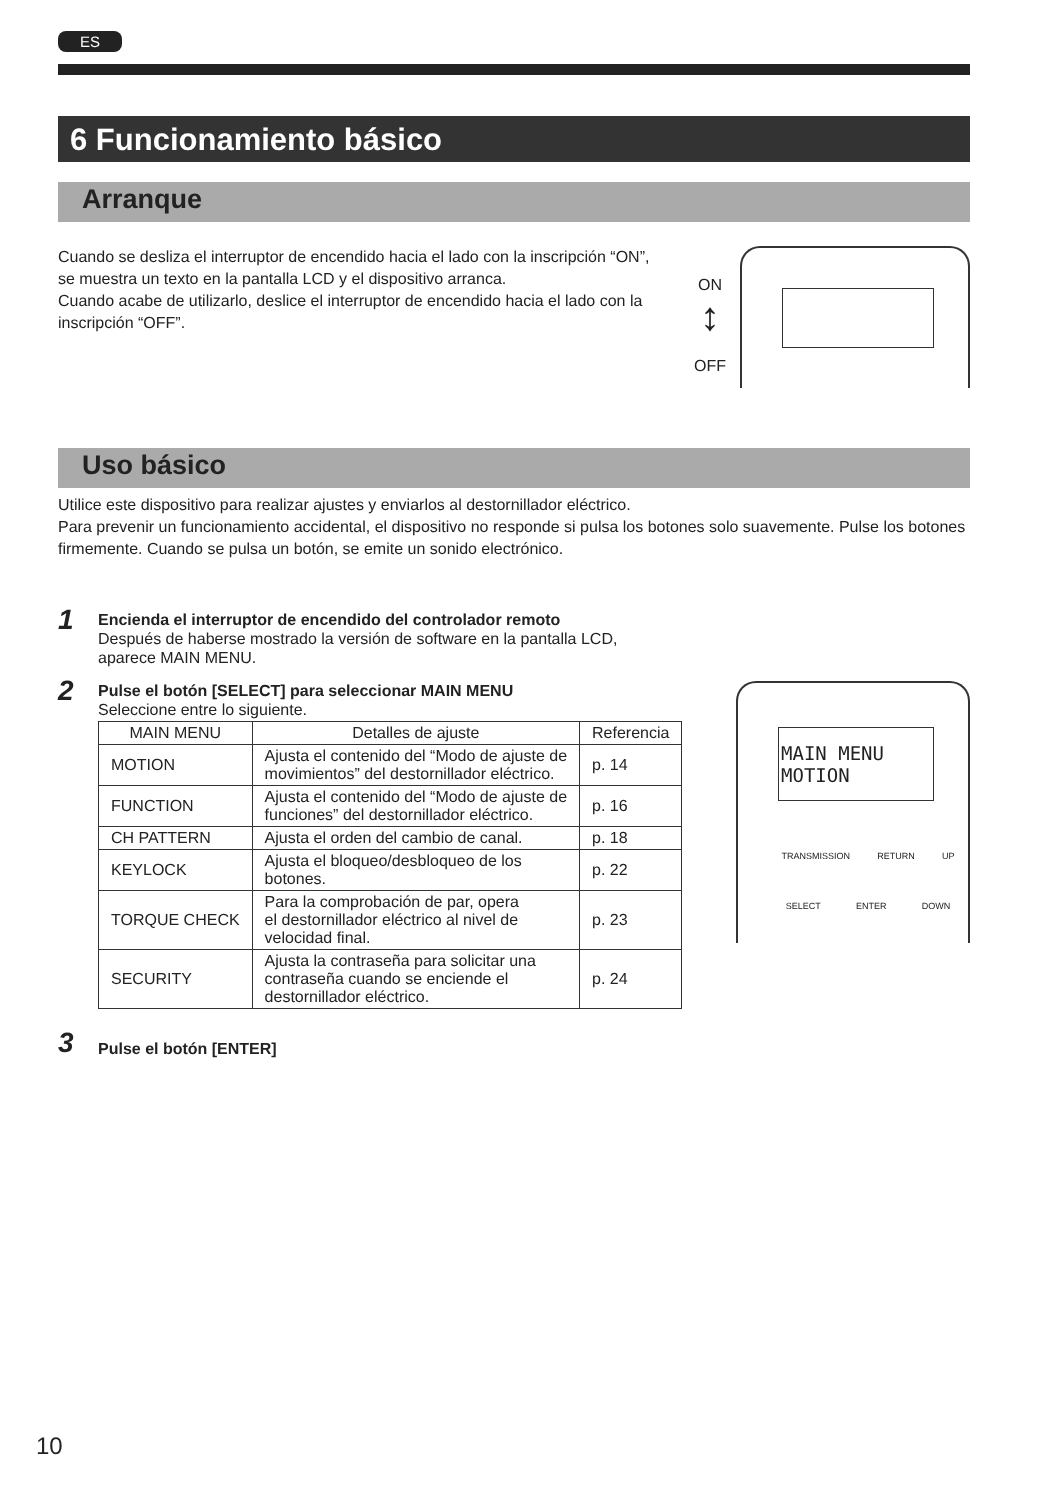ES
6 Funcionamiento básico
Arranque
Cuando se desliza el interruptor de encendido hacia el lado con la inscripción “ON”, se muestra un texto en la pantalla LCD y el dispositivo arranca.
Cuando acabe de utilizarlo, deslice el interruptor de encendido hacia el lado con la inscripción “OFF”.
ON
↕
OFF
Uso básico
Utilice este dispositivo para realizar ajustes y enviarlos al destornillador eléctrico.
Para prevenir un funcionamiento accidental, el dispositivo no responde si pulsa los botones solo suavemente. Pulse los botones firmemente. Cuando se pulsa un botón, se emite un sonido electrónico.
1
Encienda el interruptor de encendido del controlador remoto
Después de haberse mostrado la versión de software en la pantalla LCD,
aparece MAIN MENU.
2
Pulse el botón [SELECT] para seleccionar MAIN MENU
Seleccione entre lo siguiente.
| MAIN MENU | Detalles de ajuste | Referencia |
| --- | --- | --- |
| MOTION | Ajusta el contenido del “Modo de ajuste de movimientos” del destornillador eléctrico. | p. 14 |
| FUNCTION | Ajusta el contenido del “Modo de ajuste de funciones” del destornillador eléctrico. | p. 16 |
| CH PATTERN | Ajusta el orden del cambio de canal. | p. 18 |
| KEYLOCK | Ajusta el bloqueo/desbloqueo de los botones. | p. 22 |
| TORQUE CHECK | Para la comprobación de par, opera el destornillador eléctrico al nivel de velocidad final. | p. 23 |
| SECURITY | Ajusta la contraseña para solicitar una contraseña cuando se enciende el destornillador eléctrico. | p. 24 |
MAIN MENU
MOTION
TRANSMISSION RETURN UP
SELECT ENTER DOWN
3
Pulse el botón [ENTER]
10